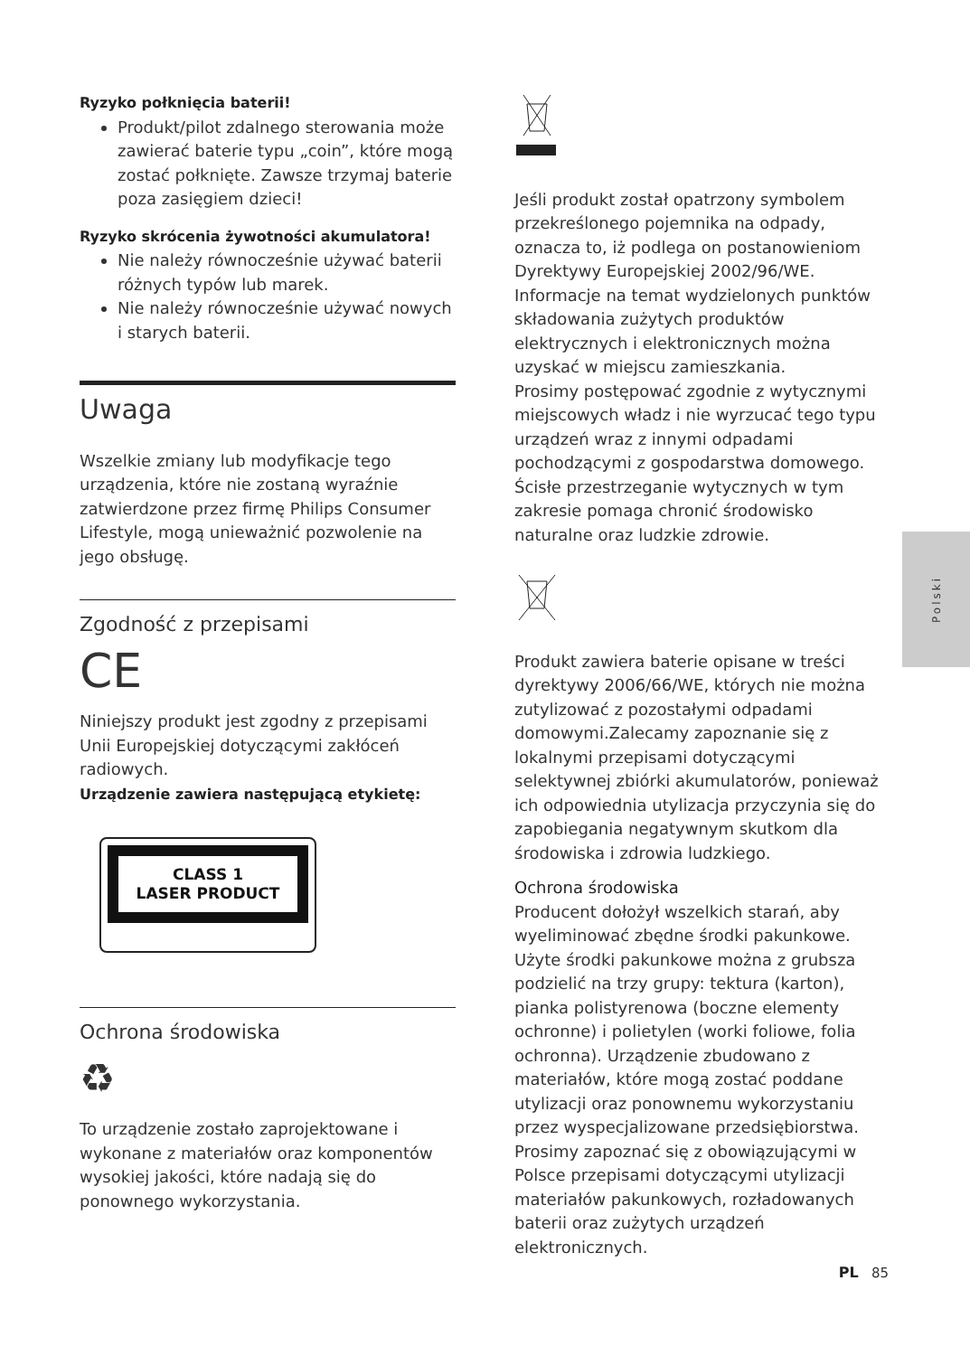Ryzyko połknięcia baterii!
Produkt/pilot zdalnego sterowania może zawierać baterie typu „coin”, które mogą zostać połknięte. Zawsze trzymaj baterie poza zasięgiem dzieci!
Ryzyko skrócenia żywotności akumulatora!
Nie należy równocześnie używać baterii różnych typów lub marek.
Nie należy równocześnie używać nowych i starych baterii.
Uwaga
Wszelkie zmiany lub modyfikacje tego urządzenia, które nie zostaną wyraźnie zatwierdzone przez firmę Philips Consumer Lifestyle, mogą unieważnić pozwolenie na jego obsługę.
Zgodność z przepisami
CE
Niniejszy produkt jest zgodny z przepisami Unii Europejskiej dotyczącymi zakłóceń radiowych.
Urządzenie zawiera następującą etykietę:
CLASS 1
LASER PRODUCT
Ochrona środowiska
♻
To urządzenie zostało zaprojektowane i wykonane z materiałów oraz komponentów wysokiej jakości, które nadają się do ponownego wykorzystania.
Jeśli produkt został opatrzony symbolem przekreślonego pojemnika na odpady, oznacza to, iż podlega on postanowieniom Dyrektywy Europejskiej 2002/96/WE.
Informacje na temat wydzielonych punktów składowania zużytych produktów elektrycznych i elektronicznych można uzyskać w miejscu zamieszkania.
Prosimy postępować zgodnie z wytycznymi miejscowych władz i nie wyrzucać tego typu urządzeń wraz z innymi odpadami pochodzącymi z gospodarstwa domowego. Ścisłe przestrzeganie wytycznych w tym zakresie pomaga chronić środowisko naturalne oraz ludzkie zdrowie.
Produkt zawiera baterie opisane w treści dyrektywy 2006/66/WE, których nie można zutylizować z pozostałymi odpadami domowymi.Zalecamy zapoznanie się z lokalnymi przepisami dotyczącymi selektywnej zbiórki akumulatorów, ponieważ ich odpowiednia utylizacja przyczynia się do zapobiegania negatywnym skutkom dla środowiska i zdrowia ludzkiego.
Ochrona środowiska
Producent dołożył wszelkich starań, aby wyeliminować zbędne środki pakunkowe. Użyte środki pakunkowe można z grubsza podzielić na trzy grupy: tektura (karton), pianka polistyrenowa (boczne elementy ochronne) i polietylen (worki foliowe, folia ochronna). Urządzenie zbudowano z materiałów, które mogą zostać poddane utylizacji oraz ponownemu wykorzystaniu przez wyspecjalizowane przedsiębiorstwa. Prosimy zapoznać się z obowiązującymi w Polsce przepisami dotyczącymi utylizacji materiałów pakunkowych, rozładowanych baterii oraz zużytych urządzeń elektronicznych.
Polski
PL 85